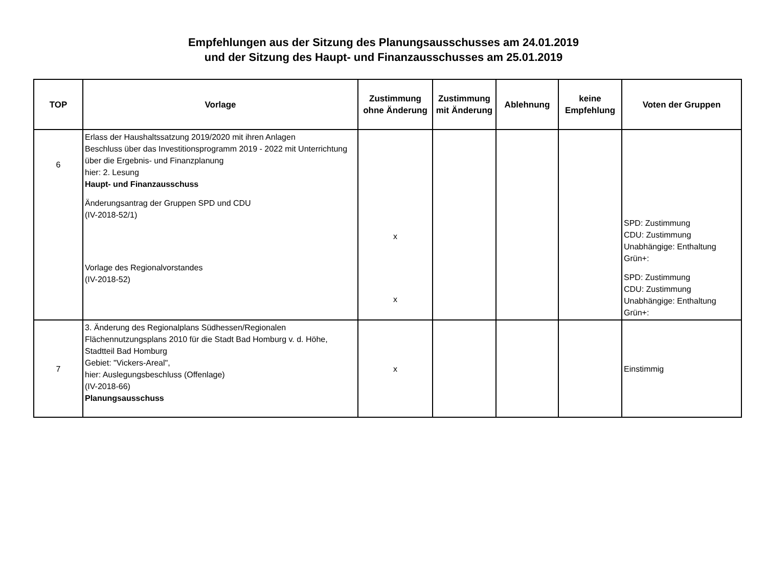Empfehlungen aus der Sitzung des Planungsausschusses am 24.01.2019
und der Sitzung des Haupt- und Finanzausschusses am 25.01.2019
| TOP | Vorlage | Zustimmung ohne Änderung | Zustimmung mit Änderung | Ablehnung | keine Empfehlung | Voten der Gruppen |
| --- | --- | --- | --- | --- | --- | --- |
| 6 | Erlass der Haushaltssatzung 2019/2020 mit ihren Anlagen Beschluss über das Investitionsprogramm 2019 - 2022 mit Unterrichtung über die Ergebnis- und Finanzplanung hier: 2. Lesung Haupt- und Finanzausschuss Änderungsantrag der Gruppen SPD und CDU (IV-2018-52/1) Vorlage des Regionalvorstandes (IV-2018-52) | x x | | | | SPD: Zustimmung CDU: Zustimmung Unabhängige: Enthaltung Grün+: SPD: Zustimmung CDU: Zustimmung Unabhängige: Enthaltung Grün+: |
| 7 | 3. Änderung des Regionalplans Südhessen/Regionalen Flächennutzungsplans 2010 für die Stadt Bad Homburg v. d. Höhe, Stadtteil Bad Homburg Gebiet: "Vickers-Areal", hier: Auslegungsbeschluss (Offenlage) (IV-2018-66) Planungsausschuss | x | | | | Einstimmig |